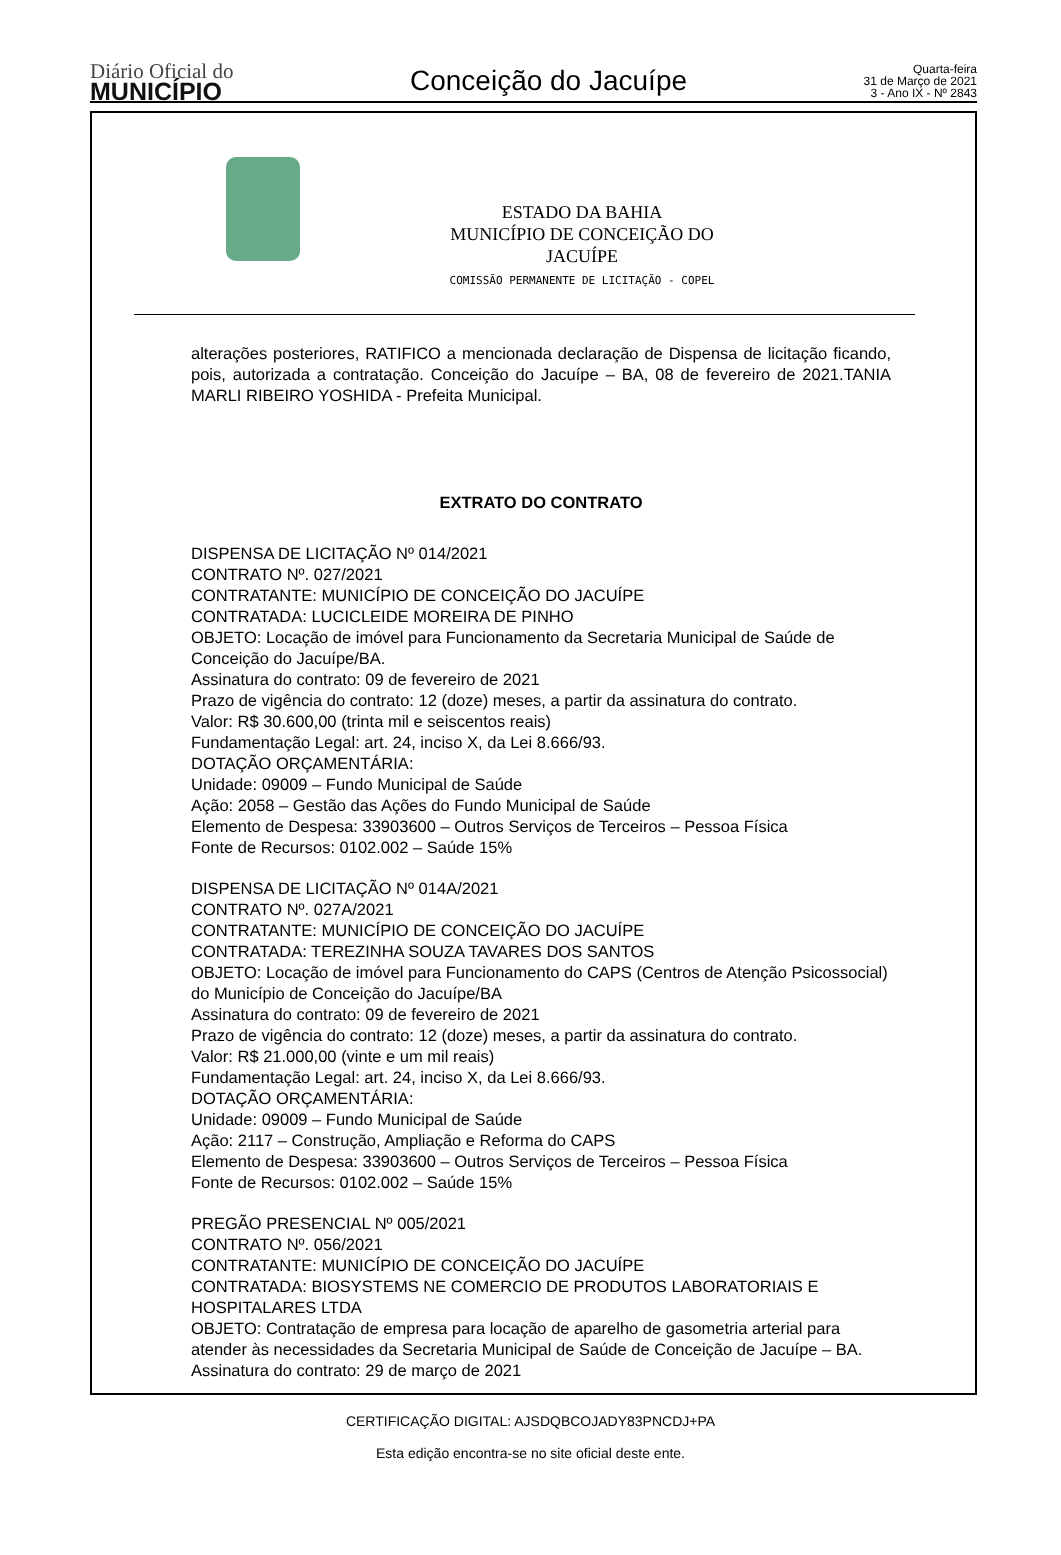Diário Oficial do
MUNICÍPIO
Conceição do Jacuípe
Quarta-feira
31 de Março de 2021
3 - Ano IX - Nº 2843
ESTADO DA BAHIA
MUNICÍPIO DE CONCEIÇÃO DO JACUÍPE
COMISSÃO PERMANENTE DE LICITAÇÃO - COPEL
alterações posteriores, RATIFICO a mencionada declaração de Dispensa de licitação ficando, pois, autorizada a contratação. Conceição do Jacuípe – BA, 08 de fevereiro de 2021.TANIA MARLI RIBEIRO YOSHIDA - Prefeita Municipal.
EXTRATO DO CONTRATO
DISPENSA DE LICITAÇÃO Nº 014/2021
CONTRATO Nº. 027/2021
CONTRATANTE: MUNICÍPIO DE CONCEIÇÃO DO JACUÍPE
CONTRATADA: LUCICLEIDE MOREIRA DE PINHO
OBJETO: Locação de imóvel para Funcionamento da Secretaria Municipal de Saúde de Conceição do Jacuípe/BA.
Assinatura do contrato: 09 de fevereiro de 2021
Prazo de vigência do contrato: 12 (doze) meses, a partir da assinatura do contrato.
Valor: R$ 30.600,00 (trinta mil e seiscentos reais)
Fundamentação Legal: art. 24, inciso X, da Lei 8.666/93.
DOTAÇÃO ORÇAMENTÁRIA:
Unidade: 09009 – Fundo Municipal de Saúde
Ação: 2058 – Gestão das Ações do Fundo Municipal de Saúde
Elemento de Despesa: 33903600 – Outros Serviços de Terceiros – Pessoa Física
Fonte de Recursos: 0102.002 – Saúde 15%
DISPENSA DE LICITAÇÃO Nº 014A/2021
CONTRATO Nº. 027A/2021
CONTRATANTE: MUNICÍPIO DE CONCEIÇÃO DO JACUÍPE
CONTRATADA: TEREZINHA SOUZA TAVARES DOS SANTOS
OBJETO: Locação de imóvel para Funcionamento do CAPS (Centros de Atenção Psicossocial) do Município de Conceição do Jacuípe/BA
Assinatura do contrato: 09 de fevereiro de 2021
Prazo de vigência do contrato: 12 (doze) meses, a partir da assinatura do contrato.
Valor: R$ 21.000,00 (vinte e um mil reais)
Fundamentação Legal: art. 24, inciso X, da Lei 8.666/93.
DOTAÇÃO ORÇAMENTÁRIA:
Unidade: 09009 – Fundo Municipal de Saúde
Ação: 2117 – Construção, Ampliação e Reforma do CAPS
Elemento de Despesa: 33903600 – Outros Serviços de Terceiros – Pessoa Física
Fonte de Recursos: 0102.002 – Saúde 15%
PREGÃO PRESENCIAL Nº 005/2021
CONTRATO Nº. 056/2021
CONTRATANTE: MUNICÍPIO DE CONCEIÇÃO DO JACUÍPE
CONTRATADA: BIOSYSTEMS NE COMERCIO DE PRODUTOS LABORATORIAIS E HOSPITALARES LTDA
OBJETO: Contratação de empresa para locação de aparelho de gasometria arterial para atender às necessidades da Secretaria Municipal de Saúde de Conceição de Jacuípe – BA.
Assinatura do contrato: 29 de março de 2021
CERTIFICAÇÃO DIGITAL: AJSDQBCOJADY83PNCDJ+PA
Esta edição encontra-se no site oficial deste ente.